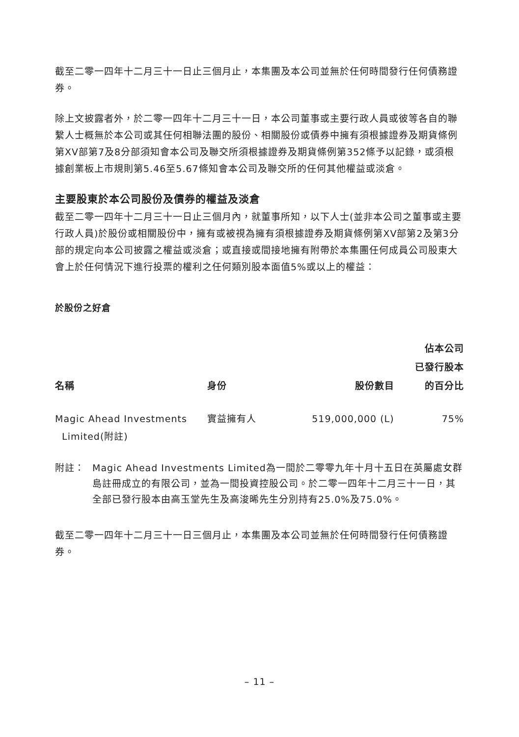截至二零一四年十二月三十一日止三個月止，本集團及本公司並無於任何時間發行任何債務證券。
除上文披露者外，於二零一四年十二月三十一日，本公司董事或主要行政人員或彼等各自的聯繫人士概無於本公司或其任何相聯法團的股份、相關股份或債券中擁有須根據證券及期貨條例第XV部第7及8分部須知會本公司及聯交所須根據證券及期貨條例第352條予以記錄，或須根據創業板上市規則第5.46至5.67條知會本公司及聯交所的任何其他權益或淡倉。
主要股東於本公司股份及債券的權益及淡倉
截至二零一四年十二月三十一日止三個月內，就董事所知，以下人士(並非本公司之董事或主要行政人員)於股份或相關股份中，擁有或被視為擁有須根據證券及期貨條例第XV部第2及第3分部的規定向本公司披露之權益或淡倉；或直接或間接地擁有附帶於本集團任何成員公司股東大會上於任何情況下進行投票的權利之任何類別股本面值5%或以上的權益：
於股份之好倉
| 名稱 | 身份 | 股份數目 | 佔本公司 已發行股本 的百分比 |
| --- | --- | --- | --- |
| Magic Ahead Investments Limited(附註) | 實益擁有人 | 519,000,000 (L) | 75% |
附註： Magic Ahead Investments Limited為一間於二零零九年十月十五日在英屬處女群島註冊成立的有限公司，並為一間投資控股公司。於二零一四年十二月三十一日，其全部已發行股本由高玉堂先生及高浚晞先生分別持有25.0%及75.0%。
截至二零一四年十二月三十一日三個月止，本集團及本公司並無於任何時間發行任何債務證券。
– 11 –